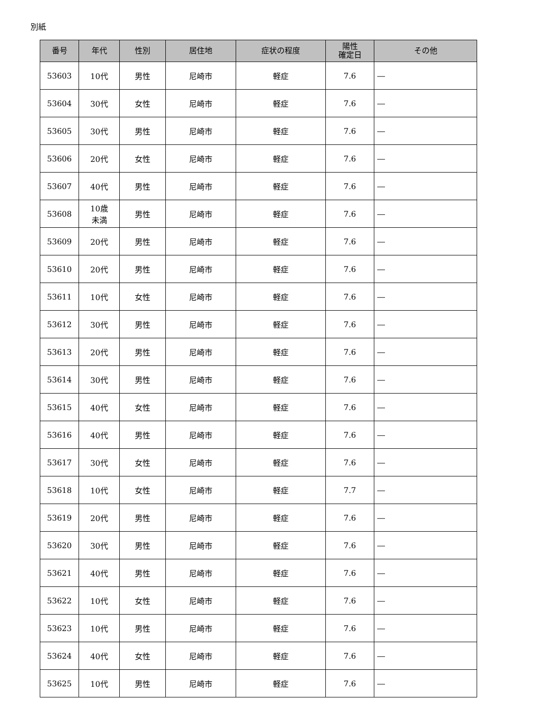別紙
| 番号 | 年代 | 性別 | 居住地 | 症状の程度 | 陽性 確定日 | その他 |
| --- | --- | --- | --- | --- | --- | --- |
| 53603 | 10代 | 男性 | 尼崎市 | 軽症 | 7.6 | ― |
| 53604 | 30代 | 女性 | 尼崎市 | 軽症 | 7.6 | ― |
| 53605 | 30代 | 男性 | 尼崎市 | 軽症 | 7.6 | ― |
| 53606 | 20代 | 女性 | 尼崎市 | 軽症 | 7.6 | ― |
| 53607 | 40代 | 男性 | 尼崎市 | 軽症 | 7.6 | ― |
| 53608 | 10歳 未満 | 男性 | 尼崎市 | 軽症 | 7.6 | ― |
| 53609 | 20代 | 男性 | 尼崎市 | 軽症 | 7.6 | ― |
| 53610 | 20代 | 男性 | 尼崎市 | 軽症 | 7.6 | ― |
| 53611 | 10代 | 女性 | 尼崎市 | 軽症 | 7.6 | ― |
| 53612 | 30代 | 男性 | 尼崎市 | 軽症 | 7.6 | ― |
| 53613 | 20代 | 男性 | 尼崎市 | 軽症 | 7.6 | ― |
| 53614 | 30代 | 男性 | 尼崎市 | 軽症 | 7.6 | ― |
| 53615 | 40代 | 女性 | 尼崎市 | 軽症 | 7.6 | ― |
| 53616 | 40代 | 男性 | 尼崎市 | 軽症 | 7.6 | ― |
| 53617 | 30代 | 女性 | 尼崎市 | 軽症 | 7.6 | ― |
| 53618 | 10代 | 女性 | 尼崎市 | 軽症 | 7.7 | ― |
| 53619 | 20代 | 男性 | 尼崎市 | 軽症 | 7.6 | ― |
| 53620 | 30代 | 男性 | 尼崎市 | 軽症 | 7.6 | ― |
| 53621 | 40代 | 男性 | 尼崎市 | 軽症 | 7.6 | ― |
| 53622 | 10代 | 女性 | 尼崎市 | 軽症 | 7.6 | ― |
| 53623 | 10代 | 男性 | 尼崎市 | 軽症 | 7.6 | ― |
| 53624 | 40代 | 女性 | 尼崎市 | 軽症 | 7.6 | ― |
| 53625 | 10代 | 男性 | 尼崎市 | 軽症 | 7.6 | ― |